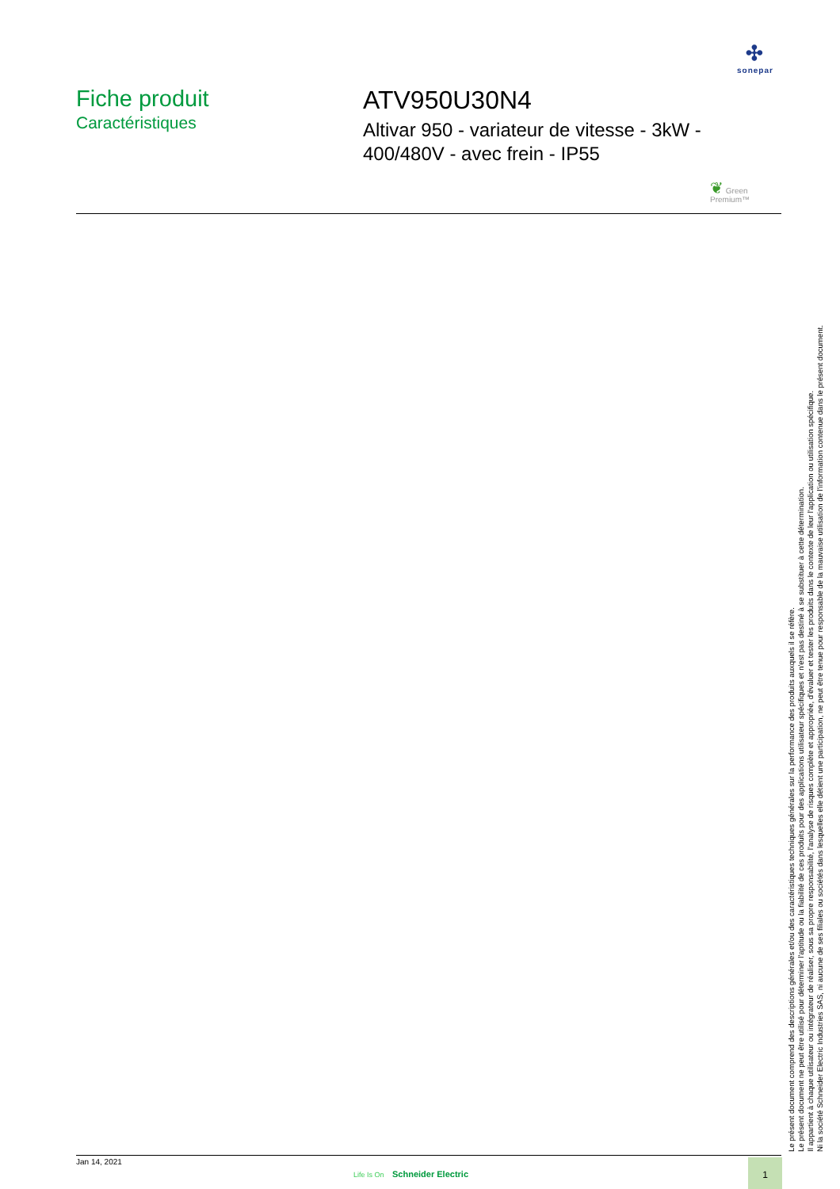✣
sonepar
Fiche produit
Caractéristiques
ATV950U30N4
Altivar 950 - variateur de vitesse - 3kW -
400/480V - avec frein - IP55
❦ Green
Premium™
Le présent document comprend des descriptions générales et/ou des caractéristiques techniques générales sur la performance des produits auxquels il se réfère.
Le présent document ne peut être utilisé pour déterminer l'aptitude ou la fiabilité de ces produits pour des applications utilisateur spécifiques et n'est pas destiné à se substituer à cette détermination.
Il appartient à chaque utilisateur ou intégrateur de réaliser, sous sa propre responsabilité, l'analyse de risques complète et appropriée, d'évaluer et tester les produits dans le contexte de leur l'application ou utilisation spécifique.
Ni la société Schneider Electric Industries SAS, ni aucune de ses filiales ou sociétés dans lesquelles elle détient une participation, ne peut être tenue pour responsable de la mauvaise utilisation de l'information contenue dans le présent document.
Jan 14, 2021
Life Is On Schneider Electric
1